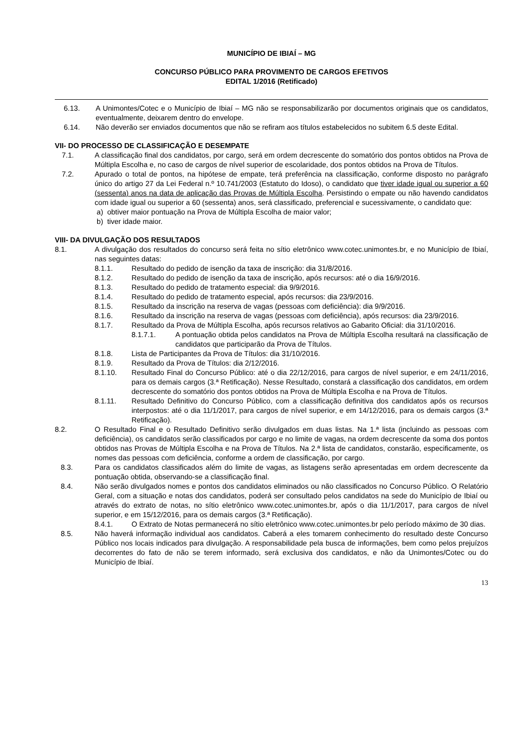MUNICÍPIO DE IBIAÍ – MG
CONCURSO PÚBLICO PARA PROVIMENTO DE CARGOS EFETIVOS
EDITAL 1/2016 (Retificado)
6.13. A Unimontes/Cotec e o Município de Ibiaí – MG não se responsabilizarão por documentos originais que os candidatos, eventualmente, deixarem dentro do envelope.
6.14. Não deverão ser enviados documentos que não se refiram aos títulos estabelecidos no subitem 6.5 deste Edital.
VII- DO PROCESSO DE CLASSIFICAÇÃO E DESEMPATE
7.1. A classificação final dos candidatos, por cargo, será em ordem decrescente do somatório dos pontos obtidos na Prova de Múltipla Escolha e, no caso de cargos de nível superior de escolaridade, dos pontos obtidos na Prova de Títulos.
7.2. Apurado o total de pontos, na hipótese de empate, terá preferência na classificação, conforme disposto no parágrafo único do artigo 27 da Lei Federal n.º 10.741/2003 (Estatuto do Idoso), o candidato que tiver idade igual ou superior a 60 (sessenta) anos na data de aplicação das Provas de Múltipla Escolha. Persistindo o empate ou não havendo candidatos com idade igual ou superior a 60 (sessenta) anos, será classificado, preferencial e sucessivamente, o candidato que:
a) obtiver maior pontuação na Prova de Múltipla Escolha de maior valor;
b) tiver idade maior.
VIII- DA DIVULGAÇÃO DOS RESULTADOS
8.1. A divulgação dos resultados do concurso será feita no sítio eletrônico www.cotec.unimontes.br, e no Município de Ibiaí, nas seguintes datas:
8.1.1. Resultado do pedido de isenção da taxa de inscrição: dia 31/8/2016.
8.1.2. Resultado do pedido de isenção da taxa de inscrição, após recursos: até o dia 16/9/2016.
8.1.3. Resultado do pedido de tratamento especial: dia 9/9/2016.
8.1.4. Resultado do pedido de tratamento especial, após recursos: dia 23/9/2016.
8.1.5. Resultado da inscrição na reserva de vagas (pessoas com deficiência): dia 9/9/2016.
8.1.6. Resultado da inscrição na reserva de vagas (pessoas com deficiência), após recursos: dia 23/9/2016.
8.1.7. Resultado da Prova de Múltipla Escolha, após recursos relativos ao Gabarito Oficial: dia 31/10/2016.
8.1.7.1. A pontuação obtida pelos candidatos na Prova de Múltipla Escolha resultará na classificação de candidatos que participarão da Prova de Títulos.
8.1.8. Lista de Participantes da Prova de Títulos: dia 31/10/2016.
8.1.9. Resultado da Prova de Títulos: dia 2/12/2016.
8.1.10. Resultado Final do Concurso Público: até o dia 22/12/2016, para cargos de nível superior, e em 24/11/2016, para os demais cargos (3.ª Retificação). Nesse Resultado, constará a classificação dos candidatos, em ordem decrescente do somatório dos pontos obtidos na Prova de Múltipla Escolha e na Prova de Títulos.
8.1.11. Resultado Definitivo do Concurso Público, com a classificação definitiva dos candidatos após os recursos interpostos: até o dia 11/1/2017, para cargos de nível superior, e em 14/12/2016, para os demais cargos (3.ª Retificação).
8.2. O Resultado Final e o Resultado Definitivo serão divulgados em duas listas. Na 1.ª lista (incluindo as pessoas com deficiência), os candidatos serão classificados por cargo e no limite de vagas, na ordem decrescente da soma dos pontos obtidos nas Provas de Múltipla Escolha e na Prova de Títulos. Na 2.ª lista de candidatos, constarão, especificamente, os nomes das pessoas com deficiência, conforme a ordem de classificação, por cargo.
8.3. Para os candidatos classificados além do limite de vagas, as listagens serão apresentadas em ordem decrescente da pontuação obtida, observando-se a classificação final.
8.4. Não serão divulgados nomes e pontos dos candidatos eliminados ou não classificados no Concurso Público. O Relatório Geral, com a situação e notas dos candidatos, poderá ser consultado pelos candidatos na sede do Município de Ibiaí ou através do extrato de notas, no sítio eletrônico www.cotec.unimontes.br, após o dia 11/1/2017, para cargos de nível superior, e em 15/12/2016, para os demais cargos (3.ª Retificação).
8.4.1. O Extrato de Notas permanecerá no sítio eletrônico www.cotec.unimontes.br pelo período máximo de 30 dias.
8.5. Não haverá informação individual aos candidatos. Caberá a eles tomarem conhecimento do resultado deste Concurso Público nos locais indicados para divulgação. A responsabilidade pela busca de informações, bem como pelos prejuízos decorrentes do fato de não se terem informado, será exclusiva dos candidatos, e não da Unimontes/Cotec ou do Município de Ibiaí.
13